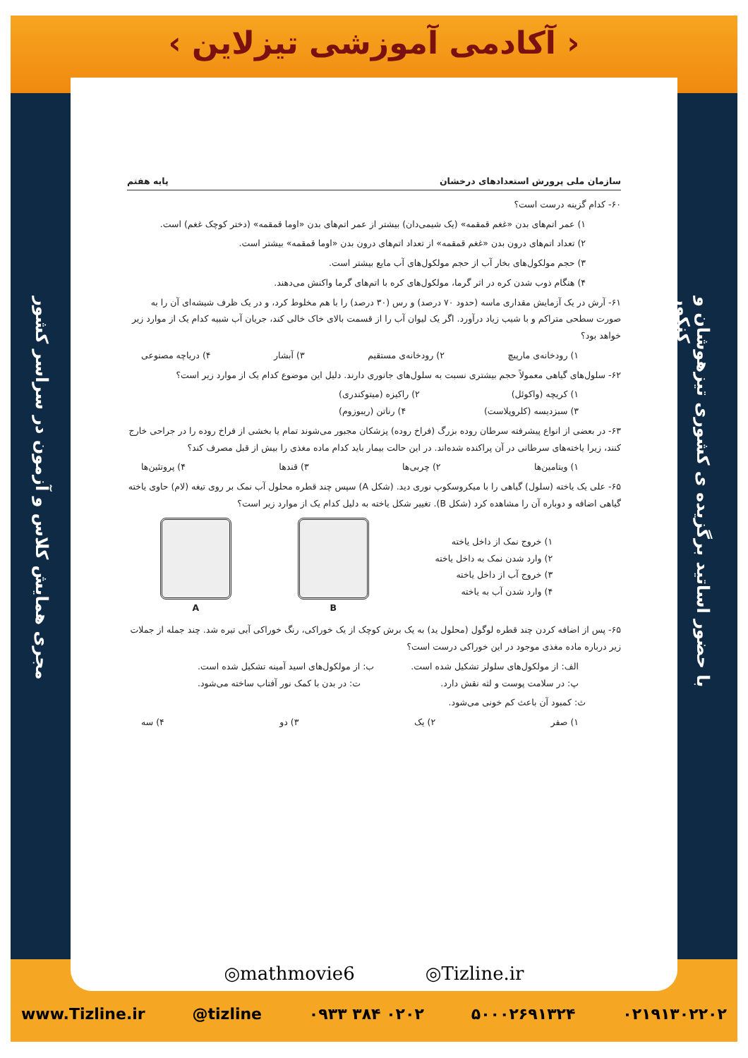‹ آکادمی آموزشی تیزلاین ›
با حضور اساتید برگزیده ی کشوری تیزهوشان و کنکور
مجری همایش کلاس و آزمون در سراسر کشور
سازمان ملی پرورش استعدادهای درخشان پایه هفتم
۶۰- کدام گزینه درست است؟
۱) عمر اتم‌های بدن «غغم قمقمه» (یک شیمی‌دان) بیشتر از عمر اتم‌های بدن «اوما قمقمه» (دختر کوچک غغم) است.
۲) تعداد اتم‌های درون بدن «غغم قمقمه» از تعداد اتم‌های درون بدن «اوما قمقمه» بیشتر است.
۳) حجم مولکول‌های بخار آب از حجم مولکول‌های آب مایع بیشتر است.
۴) هنگام ذوب شدن کره در اثر گرما، مولکول‌های کره با اتم‌های گرما واکنش می‌دهند.
۶۱- آرش در یک آزمایش مقداری ماسه (حدود ۷۰ درصد) و رس (۳۰ درصد) را با هم مخلوط کرد، و در یک ظرف شیشه‌ای آن را به صورت سطحی متراکم و با شیب زیاد درآورد. اگر یک لیوان آب را از قسمت بالای خاک خالی کند، جریان آب شبیه کدام یک از موارد زیر خواهد بود؟
۱) رودخانه‌ی مارپیچ ۲) رودخانه‌ی مستقیم ۳) آبشار ۴) دریاچه مصنوعی
۶۲- سلول‌های گیاهی معمولاً حجم بیشتری نسبت به سلول‌های جانوری دارند. دلیل این موضوع کدام یک از موارد زیر است؟
۱) کریچه (واکوئل) ۲) راکیزه (میتوکندری)
۳) سبزدیسه (کلروپلاست) ۴) رناتن (ریبوزوم)
۶۳- در بعضی از انواع پیشرفته سرطان روده بزرگ (فراخ روده) پزشکان مجبور می‌شوند تمام یا بخشی از فراخ روده را در جراحی خارج کنند، زیرا یاخته‌های سرطانی در آن پراکنده شده‌اند. در این حالت بیمار باید کدام ماده مغذی را بیش از قبل مصرف کند؟
۱) ویتامین‌ها ۲) چربی‌ها ۳) قندها ۴) پروتئین‌ها
۶۵- علی یک یاخته (سلول) گیاهی را با میکروسکوپ نوری دید. (شکل A) سپس چند قطره محلول آب نمک بر روی تیغه (لام) حاوی یاخته گیاهی اضافه و دوباره آن را مشاهده کرد (شکل B). تغییر شکل یاخته به دلیل کدام یک از موارد زیر است؟
۱) خروج نمک از داخل یاخته
۲) وارد شدن نمک به داخل یاخته
۳) خروج آب از داخل یاخته
۴) وارد شدن آب به یاخته
B A
۶۵- پس از اضافه کردن چند قطره لوگول (محلول ید) به یک برش کوچک از یک خوراکی، رنگ خوراکی آبی تیره شد. چند جمله از جملات زیر درباره ماده مغذی موجود در این خوراکی درست است؟
الف: از مولکول‌های سلولز تشکیل شده است. ب: از مولکول‌های اسید آمینه تشکیل شده است.
پ: در سلامت پوست و لثه نقش دارد. ت: در بدن با کمک نور آفتاب ساخته می‌شود.
ث: کمبود آن باعث کم خونی می‌شود.
۱) صفر ۲) یک ۳) دو ۴) سه
◎mathmovie6 ◎Tizline.ir
www.Tizline.ir @tizline ۰۹۳۳ ۳۸۴ ۰۲۰۲ ۵۰۰۰۲۶۹۱۳۲۴ ۰۲۱۹۱۳۰۲۲۰۲